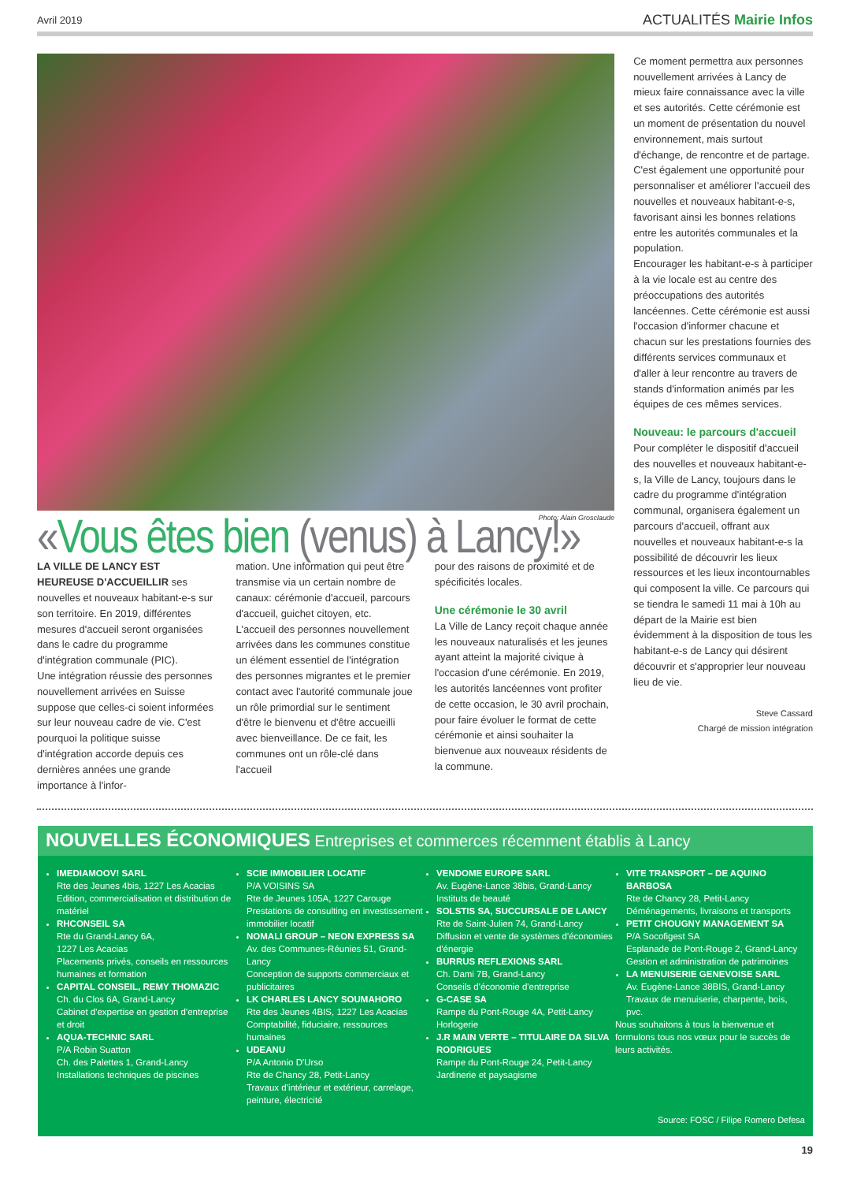Avril 2019 ACTUALITÉS Mairie Infos
Photo: Alain Grosclaude
«Vous êtes bien (venus) à Lancy!»
LA VILLE DE LANCY EST HEUREUSE D'ACCUEILLIR ses nouvelles et nouveaux habitant-e-s sur son territoire. En 2019, différentes mesures d'accueil seront organisées dans le cadre du programme d'intégration communale (PIC).
Une intégration réussie des personnes nouvellement arrivées en Suisse suppose que celles-ci soient informées sur leur nouveau cadre de vie. C'est pourquoi la politique suisse d'intégration accorde depuis ces dernières années une grande importance à l'infor-
mation. Une information qui peut être transmise via un certain nombre de canaux: cérémonie d'accueil, parcours d'accueil, guichet citoyen, etc.
L'accueil des personnes nouvellement arrivées dans les communes constitue un élément essentiel de l'intégration des personnes migrantes et le premier contact avec l'autorité communale joue un rôle primordial sur le sentiment d'être le bienvenu et d'être accueilli avec bienveillance. De ce fait, les communes ont un rôle-clé dans l'accueil
pour des raisons de proximité et de spécificités locales.
Une cérémonie le 30 avril
La Ville de Lancy reçoit chaque année les nouveaux naturalisés et les jeunes ayant atteint la majorité civique à l'occasion d'une cérémonie. En 2019, les autorités lancéennes vont profiter de cette occasion, le 30 avril prochain, pour faire évoluer le format de cette cérémonie et ainsi souhaiter la bienvenue aux nouveaux résidents de la commune.
Ce moment permettra aux personnes nouvellement arrivées à Lancy de mieux faire connaissance avec la ville et ses autorités. Cette cérémonie est un moment de présentation du nouvel environnement, mais surtout d'échange, de rencontre et de partage. C'est également une opportunité pour personnaliser et améliorer l'accueil des nouvelles et nouveaux habitant-e-s, favorisant ainsi les bonnes relations entre les autorités communales et la population.
Encourager les habitant-e-s à participer à la vie locale est au centre des préoccupations des autorités lancéennes. Cette cérémonie est aussi l'occasion d'informer chacune et chacun sur les prestations fournies des différents services communaux et d'aller à leur rencontre au travers de stands d'information animés par les équipes de ces mêmes services.
Nouveau: le parcours d'accueil
Pour compléter le dispositif d'accueil des nouvelles et nouveaux habitant-e-s, la Ville de Lancy, toujours dans le cadre du programme d'intégration communal, organisera également un parcours d'accueil, offrant aux nouvelles et nouveaux habitant-e-s la possibilité de découvrir les lieux ressources et les lieux incontournables qui composent la ville. Ce parcours qui se tiendra le samedi 11 mai à 10h au départ de la Mairie est bien évidemment à la disposition de tous les habitant-e-s de Lancy qui désirent découvrir et s'approprier leur nouveau lieu de vie.
Steve Cassard
Chargé de mission intégration
NOUVELLES ÉCONOMIQUES Entreprises et commerces récemment établis à Lancy
IMEDIAMOOV! SARL
Rte des Jeunes 4bis, 1227 Les Acacias
Edition, commercialisation et distribution de matériel
RHCONSEIL SA
Rte du Grand-Lancy 6A,
1227 Les Acacias
Placements privés, conseils en ressources humaines et formation
CAPITAL CONSEIL, REMY THOMAZIC
Ch. du Clos 6A, Grand-Lancy
Cabinet d'expertise en gestion d'entreprise et droit
AQUA-TECHNIC SARL
P/A Robin Suatton
Ch. des Palettes 1, Grand-Lancy
Installations techniques de piscines
SCIE IMMOBILIER LOCATIF
P/A VOISINS SA
Rte de Jeunes 105A, 1227 Carouge
Prestations de consulting en investissement immobilier locatif
NOMALI GROUP – NEON EXPRESS SA
Av. des Communes-Réunies 51, Grand-Lancy
Conception de supports commerciaux et publicitaires
LK CHARLES LANCY SOUMAHORO
Rte des Jeunes 4BIS, 1227 Les Acacias
Comptabilité, fiduciaire, ressources humaines
UDEANU
P/A Antonio D'Urso
Rte de Chancy 28, Petit-Lancy
Travaux d'intérieur et extérieur, carrelage, peinture, électricité
VENDOME EUROPE SARL
Av. Eugène-Lance 38bis, Grand-Lancy
Instituts de beauté
SOLSTIS SA, SUCCURSALE DE LANCY
Rte de Saint-Julien 74, Grand-Lancy
Diffusion et vente de systèmes d'économies d'énergie
BURRUS REFLEXIONS SARL
Ch. Dami 7B, Grand-Lancy
Conseils d'économie d'entreprise
G-CASE SA
Rampe du Pont-Rouge 4A, Petit-Lancy
Horlogerie
J.R MAIN VERTE – TITULAIRE DA SILVA RODRIGUES
Rampe du Pont-Rouge 24, Petit-Lancy
Jardinerie et paysagisme
VITE TRANSPORT – DE AQUINO BARBOSA
Rte de Chancy 28, Petit-Lancy
Déménagements, livraisons et transports
PETIT CHOUGNY MANAGEMENT SA
P/A Socofigest SA
Esplanade de Pont-Rouge 2, Grand-Lancy
Gestion et administration de patrimoines
LA MENUISERIE GENEVOISE SARL
Av. Eugène-Lance 38BIS, Grand-Lancy
Travaux de menuiserie, charpente, bois, pvc.
Nous souhaitons à tous la bienvenue et formulons tous nos vœux pour le succès de leurs activités.
Source: FOSC / Filipe Romero Defesa
19